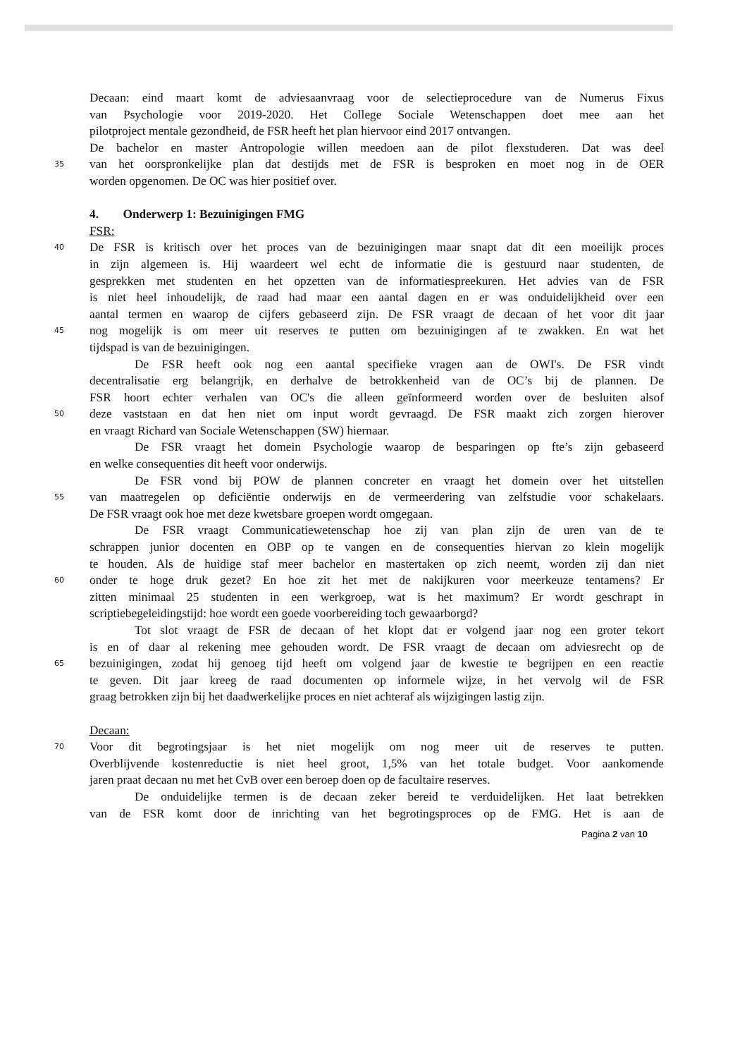Decaan: eind maart komt de adviesaanvraag voor de selectieprocedure van de Numerus Fixus
van Psychologie voor 2019-2020. Het College Sociale Wetenschappen doet mee aan het
pilotproject mentale gezondheid, de FSR heeft het plan hiervoor eind 2017 ontvangen.
De bachelor en master Antropologie willen meedoen aan de pilot flexstuderen. Dat was deel
35 van het oorspronkelijke plan dat destijds met de FSR is besproken en moet nog in de OER
worden opgenomen. De OC was hier positief over.
4. Onderwerp 1: Bezuinigingen FMG
FSR:
40 De FSR is kritisch over het proces van de bezuinigingen maar snapt dat dit een moeilijk proces
in zijn algemeen is. Hij waardeert wel echt de informatie die is gestuurd naar studenten, de
gesprekken met studenten en het opzetten van de informatiespreekuren. Het advies van de FSR
is niet heel inhoudelijk, de raad had maar een aantal dagen en er was onduidelijkheid over een
aantal termen en waarop de cijfers gebaseerd zijn. De FSR vraagt de decaan of het voor dit jaar
45 nog mogelijk is om meer uit reserves te putten om bezuinigingen af te zwakken. En wat het
tijdspad is van de bezuinigingen.
De FSR heeft ook nog een aantal specifieke vragen aan de OWI's. De FSR vindt
decentralisatie erg belangrijk, en derhalve de betrokkenheid van de OC’s bij de plannen. De
FSR hoort echter verhalen van OC's die alleen geïnformeerd worden over de besluiten alsof
50 deze vaststaan en dat hen niet om input wordt gevraagd. De FSR maakt zich zorgen hierover
en vraagt Richard van Sociale Wetenschappen (SW) hiernaar.
De FSR vraagt het domein Psychologie waarop de besparingen op fte’s zijn gebaseerd
en welke consequenties dit heeft voor onderwijs.
De FSR vond bij POW de plannen concreter en vraagt het domein over het uitstellen
55 van maatregelen op deficiëntie onderwijs en de vermeerdering van zelfstudie voor schakelaars.
De FSR vraagt ook hoe met deze kwetsbare groepen wordt omgegaan.
De FSR vraagt Communicatiewetenschap hoe zij van plan zijn de uren van de te
schrappen junior docenten en OBP op te vangen en de consequenties hiervan zo klein mogelijk
te houden. Als de huidige staf meer bachelor en mastertaken op zich neemt, worden zij dan niet
60 onder te hoge druk gezet? En hoe zit het met de nakijkuren voor meerkeuze tentamens? Er
zitten minimaal 25 studenten in een werkgroep, wat is het maximum? Er wordt geschrapt in
scriptiebegeleidingstijd: hoe wordt een goede voorbereiding toch gewaarborgd?
Tot slot vraagt de FSR de decaan of het klopt dat er volgend jaar nog een groter tekort
is en of daar al rekening mee gehouden wordt. De FSR vraagt de decaan om adviesrecht op de
65 bezuinigingen, zodat hij genoeg tijd heeft om volgend jaar de kwestie te begrijpen en een reactie
te geven. Dit jaar kreeg de raad documenten op informele wijze, in het vervolg wil de FSR
graag betrokken zijn bij het daadwerkelijke proces en niet achteraf als wijzigingen lastig zijn.
Decaan:
70 Voor dit begrotingsjaar is het niet mogelijk om nog meer uit de reserves te putten.
Overblijvende kostenreductie is niet heel groot, 1,5% van het totale budget. Voor aankomende
jaren praat decaan nu met het CvB over een beroep doen op de facultaire reserves.
De onduidelijke termen is de decaan zeker bereid te verduidelijken. Het laat betrekken
van de FSR komt door de inrichting van het begrotingsproces op de FMG. Het is aan de
Pagina 2 van 10